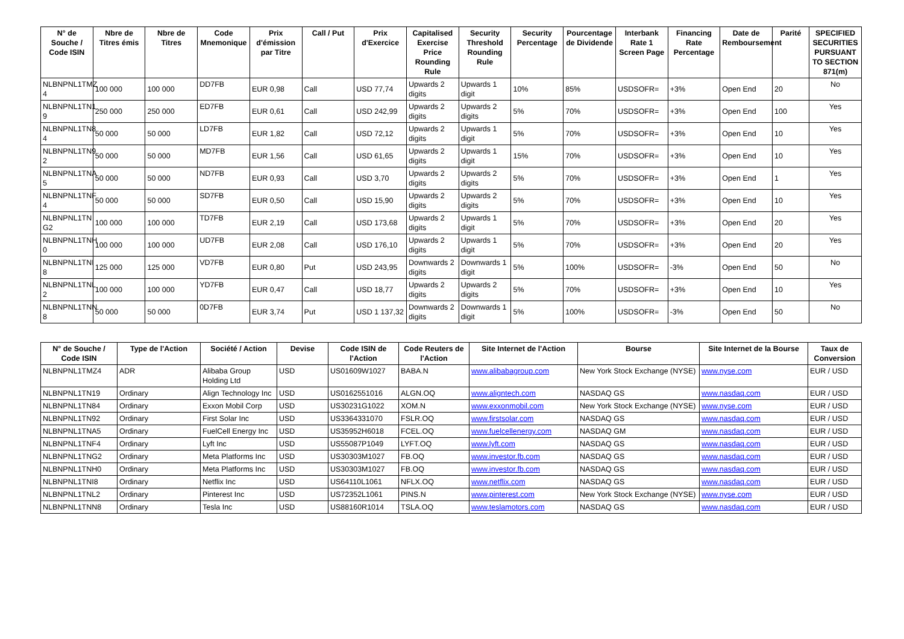| N° de Souche / Code ISIN | Nbre de Titres émis | Nbre de Titres | Code Mnemonique | Prix d'émission par Titre | Call / Put | Prix d'Exercice | Capitalised Exercise Price Rounding Rule | Security Threshold Rounding Rule | Security Percentage | Pourcentage de Dividende | Interbank Rate 1 Screen Page | Financing Rate Percentage | Date de Remboursement | Parité | SPECIFIED SECURITIES PURSUANT TO SECTION 871(m) |
| --- | --- | --- | --- | --- | --- | --- | --- | --- | --- | --- | --- | --- | --- | --- | --- |
| NLBNPNL1TMZ 4 | 100 000 | 100 000 | DD7FB | EUR 0,98 | Call | USD 77,74 | Upwards 2 digits | Upwards 1 digit | 10% | 85% | USDSOFR= | +3% | Open End | 20 | No |
| NLBNPNL1TN1 9 | 250 000 | 250 000 | ED7FB | EUR 0,61 | Call | USD 242,99 | Upwards 2 digits | Upwards 2 digits | 5% | 70% | USDSOFR= | +3% | Open End | 100 | Yes |
| NLBNPNL1TN8 4 | 50 000 | 50 000 | LD7FB | EUR 1,82 | Call | USD 72,12 | Upwards 2 digits | Upwards 1 digit | 5% | 70% | USDSOFR= | +3% | Open End | 10 | Yes |
| NLBNPNL1TN9 2 | 50 000 | 50 000 | MD7FB | EUR 1,56 | Call | USD 61,65 | Upwards 2 digits | Upwards 1 digit | 15% | 70% | USDSOFR= | +3% | Open End | 10 | Yes |
| NLBNPNL1TNA 5 | 50 000 | 50 000 | ND7FB | EUR 0,93 | Call | USD 3,70 | Upwards 2 digits | Upwards 2 digits | 5% | 70% | USDSOFR= | +3% | Open End | 1 | Yes |
| NLBNPNL1TNF 4 | 50 000 | 50 000 | SD7FB | EUR 0,50 | Call | USD 15,90 | Upwards 2 digits | Upwards 2 digits | 5% | 70% | USDSOFR= | +3% | Open End | 10 | Yes |
| NLBNPNL1TN G2 | 100 000 | 100 000 | TD7FB | EUR 2,19 | Call | USD 173,68 | Upwards 2 digits | Upwards 1 digit | 5% | 70% | USDSOFR= | +3% | Open End | 20 | Yes |
| NLBNPNL1TNH 0 | 100 000 | 100 000 | UD7FB | EUR 2,08 | Call | USD 176,10 | Upwards 2 digits | Upwards 1 digit | 5% | 70% | USDSOFR= | +3% | Open End | 20 | Yes |
| NLBNPNL1TNI 8 | 125 000 | 125 000 | VD7FB | EUR 0,80 | Put | USD 243,95 | Downwards 2 digits | Downwards 1 digit | 5% | 100% | USDSOFR= | -3% | Open End | 50 | No |
| NLBNPNL1TNL 2 | 100 000 | 100 000 | YD7FB | EUR 0,47 | Call | USD 18,77 | Upwards 2 digits | Upwards 2 digits | 5% | 70% | USDSOFR= | +3% | Open End | 10 | Yes |
| NLBNPNL1TNN 8 | 50 000 | 50 000 | 0D7FB | EUR 3,74 | Put | USD 1 137,32 | Downwards 2 digits | Downwards 1 digit | 5% | 100% | USDSOFR= | -3% | Open End | 50 | No |
| N° de Souche / Code ISIN | Type de l'Action | Société / Action | Devise | Code ISIN de l'Action | Code Reuters de l'Action | Site Internet de l'Action | Bourse | Site Internet de la Bourse | Taux de Conversion |
| --- | --- | --- | --- | --- | --- | --- | --- | --- | --- |
| NLBNPNL1TMZ4 | ADR | Alibaba Group Holding Ltd | USD | US01609W1027 | BABA.N | www.alibabagroup.com | New York Stock Exchange (NYSE) | www.nyse.com | EUR / USD |
| NLBNPNL1TN19 | Ordinary | Align Technology Inc | USD | US0162551016 | ALGN.OQ | www.aligntech.com | NASDAQ GS | www.nasdaq.com | EUR / USD |
| NLBNPNL1TN84 | Ordinary | Exxon Mobil Corp | USD | US30231G1022 | XOM.N | www.exxonmobil.com | New York Stock Exchange (NYSE) | www.nyse.com | EUR / USD |
| NLBNPNL1TN92 | Ordinary | First Solar Inc | USD | US3364331070 | FSLR.OQ | www.firstsolar.com | NASDAQ GS | www.nasdaq.com | EUR / USD |
| NLBNPNL1TNA5 | Ordinary | FuelCell Energy Inc | USD | US35952H6018 | FCEL.OQ | www.fuelcellenergy.com | NASDAQ GM | www.nasdaq.com | EUR / USD |
| NLBNPNL1TNF4 | Ordinary | Lyft Inc | USD | US55087P1049 | LYFT.OQ | www.lyft.com | NASDAQ GS | www.nasdaq.com | EUR / USD |
| NLBNPNL1TNG2 | Ordinary | Meta Platforms Inc | USD | US30303M1027 | FB.OQ | www.investor.fb.com | NASDAQ GS | www.nasdaq.com | EUR / USD |
| NLBNPNL1TNH0 | Ordinary | Meta Platforms Inc | USD | US30303M1027 | FB.OQ | www.investor.fb.com | NASDAQ GS | www.nasdaq.com | EUR / USD |
| NLBNPNL1TNI8 | Ordinary | Netflix Inc | USD | US64110L1061 | NFLX.OQ | www.netflix.com | NASDAQ GS | www.nasdaq.com | EUR / USD |
| NLBNPNL1TNL2 | Ordinary | Pinterest Inc | USD | US72352L1061 | PINS.N | www.pinterest.com | New York Stock Exchange (NYSE) | www.nyse.com | EUR / USD |
| NLBNPNL1TNN8 | Ordinary | Tesla Inc | USD | US88160R1014 | TSLA.OQ | www.teslamotors.com | NASDAQ GS | www.nasdaq.com | EUR / USD |